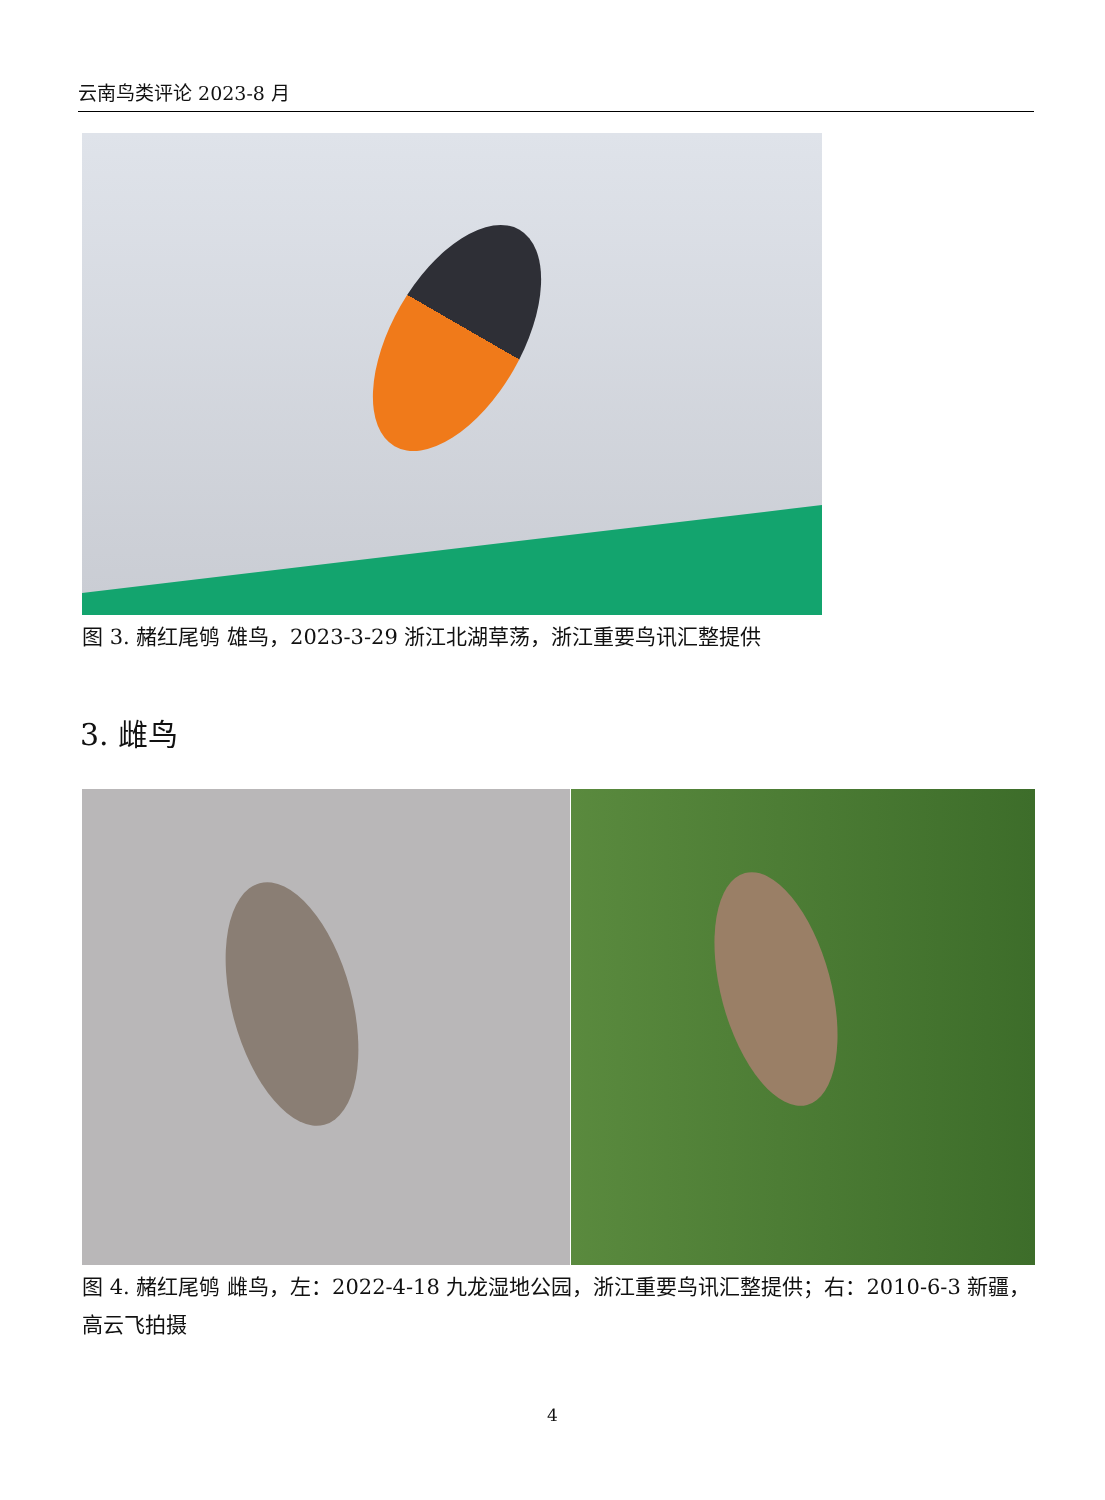云南鸟类评论 2023-8 月
图 3. 赭红尾鸲 雄鸟，2023-3-29 浙江北湖草荡，浙江重要鸟讯汇整提供
3. 雌鸟
图 4. 赭红尾鸲 雌鸟，左：2022-4-18 九龙湿地公园，浙江重要鸟讯汇整提供；右：2010-6-3 新疆，高云飞拍摄
4